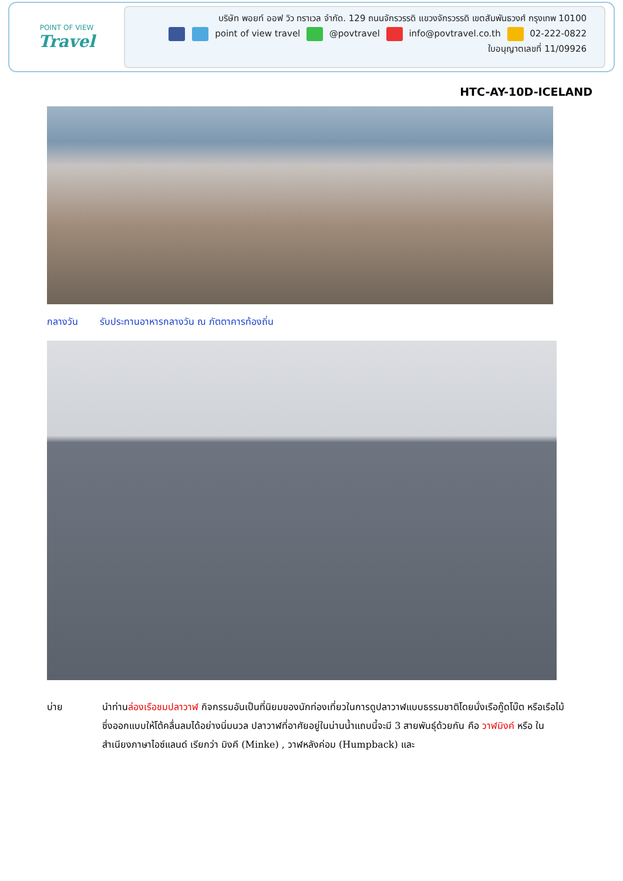POINT OF VIEW
Travel
บริษัท พอยท์ ออฟ วิว ทราเวล จำกัด. 129 ถนนจักรวรรดิ แขวงจักรวรรดิ เขตสัมพันธวงศ์ กรุงเทพ 10100
point of view travel @povtravel info@povtravel.co.th 02-222-0822
ใบอนุญาตเลขที่ 11/09926
HTC-AY-10D-ICELAND
กลางวัน รับประทานอาหารกลางวัน ณ ภัตตาคารท้องถิ่น
บ่าย นำท่านล่องเรือชมปลาวาฬ กิจกรรมอันเป็นที่นิยมของนักท่องเที่ยวในการดูปลาวาฬแบบธรรมชาติโดยนั่งเรือกู๊ดโบ๊ต หรือเรือไม้ซึ่งออกแบบให้โต้คลื่นลมได้อย่างนิ่มนวล ปลาวาฬที่อาศัยอยู่ในน่านน้ำแถบนี้จะมี 3 สายพันธุ์ด้วยกัน คือ วาฬมิงค์ หรือ ในสำเนียงภาษาไอซ์แลนด์ เรียกว่า มิงคี (Minke) , วาฬหลังค่อม (Humpback) และ